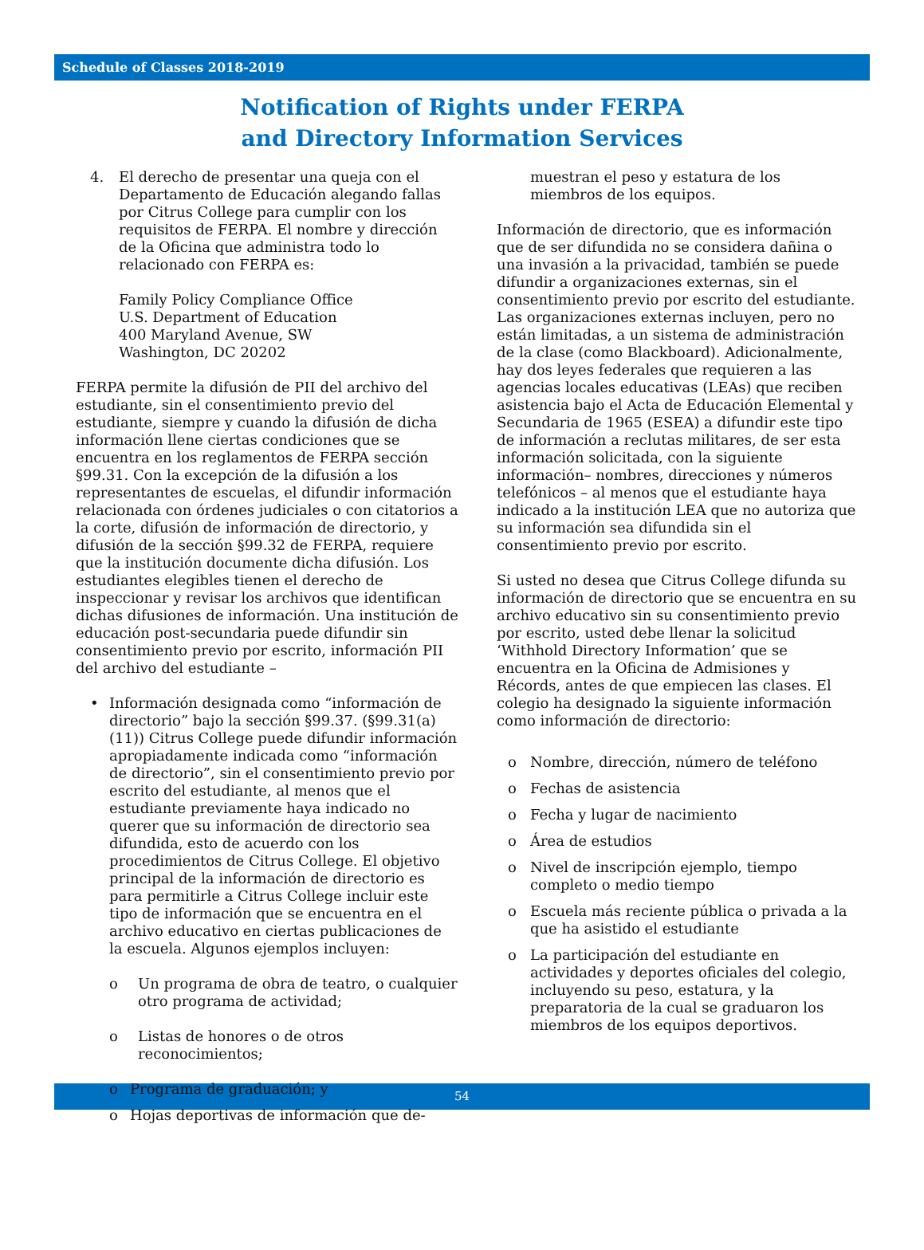Schedule of Classes 2018-2019
Notification of Rights under FERPA
and Directory Information Services
4. El derecho de presentar una queja con el Departamento de Educación alegando fallas por Citrus College para cumplir con los requisitos de FERPA. El nombre y dirección de la Oficina que administra todo lo relacionado con FERPA es:
Family Policy Compliance Office
U.S. Department of Education
400 Maryland Avenue, SW
Washington, DC 20202
FERPA permite la difusión de PII del archivo del estudiante, sin el consentimiento previo del estudiante, siempre y cuando la difusión de dicha información llene ciertas condiciones que se encuentra en los reglamentos de FERPA sección §99.31. Con la excepción de la difusión a los representantes de escuelas, el difundir información relacionada con órdenes judiciales o con citatorios a la corte, difusión de información de directorio, y difusión de la sección §99.32 de FERPA, requiere que la institución documente dicha difusión. Los estudiantes elegibles tienen el derecho de inspeccionar y revisar los archivos que identifican dichas difusiones de información. Una institución de educación post-secundaria puede difundir sin consentimiento previo por escrito, información PII del archivo del estudiante –
• Información designada como “información de directorio” bajo la sección §99.37. (§99.31(a)(11)) Citrus College puede difundir información apropiadamente indicada como “información de directorio”, sin el consentimiento previo por escrito del estudiante, al menos que el estudiante previamente haya indicado no querer que su información de directorio sea difundida, esto de acuerdo con los procedimientos de Citrus College. El objetivo principal de la información de directorio es para permitirle a Citrus College incluir este tipo de información que se encuentra en el archivo educativo en ciertas publicaciones de la escuela. Algunos ejemplos incluyen:
o Un programa de obra de teatro, o cualquier otro programa de actividad;
o Listas de honores o de otros reconocimientos;
o Programa de graduación; y
o Hojas deportivas de información que de-
muestran el peso y estatura de los miembros de los equipos.
Información de directorio, que es información que de ser difundida no se considera dañina o una invasión a la privacidad, también se puede difundir a organizaciones externas, sin el consentimiento previo por escrito del estudiante. Las organizaciones externas incluyen, pero no están limitadas, a un sistema de administración de la clase (como Blackboard). Adicionalmente, hay dos leyes federales que requieren a las agencias locales educativas (LEAs) que reciben asistencia bajo el Acta de Educación Elemental y Secundaria de 1965 (ESEA) a difundir este tipo de información a reclutas militares, de ser esta información solicitada, con la siguiente información– nombres, direcciones y números telefónicos – al menos que el estudiante haya indicado a la institución LEA que no autoriza que su información sea difundida sin el consentimiento previo por escrito.
Si usted no desea que Citrus College difunda su información de directorio que se encuentra en su archivo educativo sin su consentimiento previo por escrito, usted debe llenar la solicitud ‘Withhold Directory Information’ que se encuentra en la Oficina de Admisiones y Récords, antes de que empiecen las clases. El colegio ha designado la siguiente información como información de directorio:
o Nombre, dirección, número de teléfono
o Fechas de asistencia
o Fecha y lugar de nacimiento
o Área de estudios
o Nivel de inscripción ejemplo, tiempo completo o medio tiempo
o Escuela más reciente pública o privada a la que ha asistido el estudiante
o La participación del estudiante en actividades y deportes oficiales del colegio, incluyendo su peso, estatura, y la preparatoria de la cual se graduaron los miembros de los equipos deportivos.
54